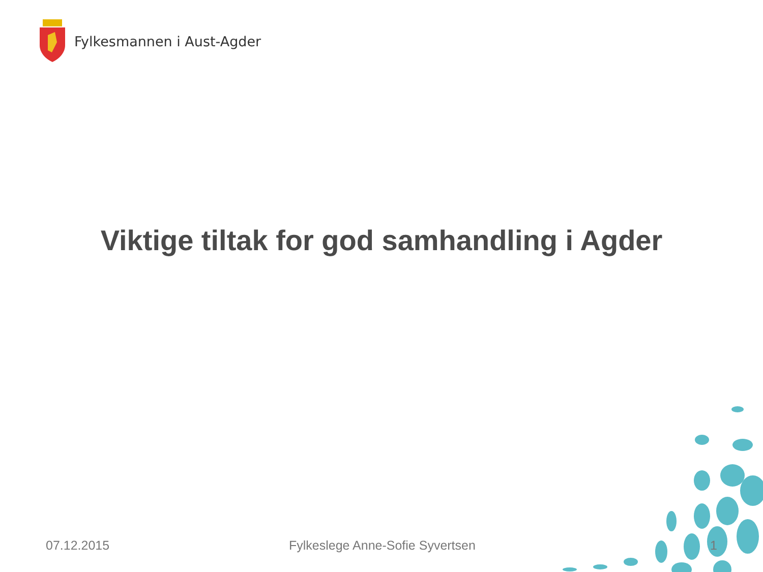Fylkesmannen i Aust-Agder
Viktige tiltak for god samhandling i Agder
07.12.2015 Fylkeslege Anne-Sofie Syvertsen 1